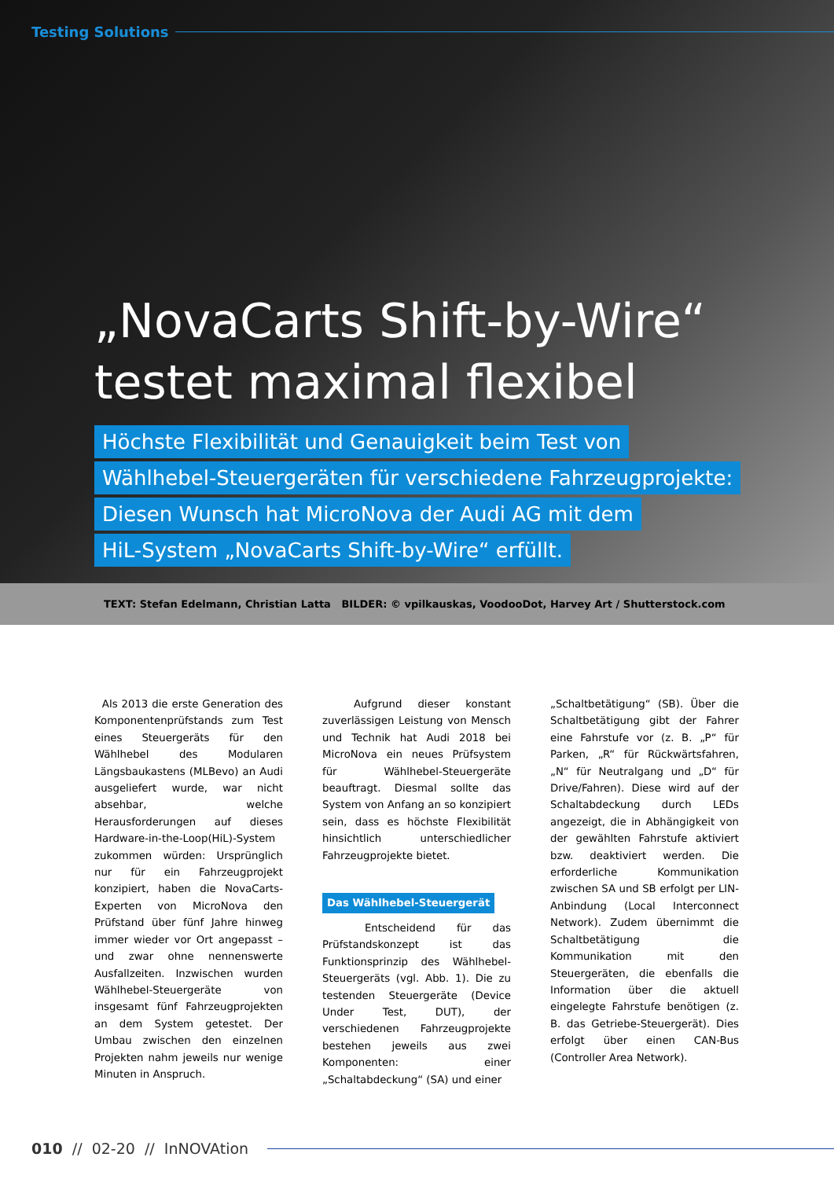Testing Solutions
„NovaCarts Shift-by-Wire“
testet maximal flexibel
Höchste Flexibilität und Genauigkeit beim Test von
Wählhebel-Steuergeräten für verschiedene Fahrzeugprojekte:
Diesen Wunsch hat MicroNova der Audi AG mit dem
HiL-System „NovaCarts Shift-by-Wire“ erfüllt.
TEXT: Stefan Edelmann, Christian Latta BILDER: © vpilkauskas, VoodooDot, Harvey Art / Shutterstock.com
Als 2013 die erste Generation des Komponentenprüfstands zum Test eines Steuergeräts für den Wählhebel des Modularen Längsbaukastens (MLBevo) an Audi ausgeliefert wurde, war nicht absehbar, welche Herausforderungen auf dieses Hardware-in-the-Loop(HiL)-System zukommen würden: Ursprünglich nur für ein Fahrzeugprojekt konzipiert, haben die NovaCarts-Experten von MicroNova den Prüfstand über fünf Jahre hinweg immer wieder vor Ort angepasst – und zwar ohne nennenswerte Ausfallzeiten. Inzwischen wurden Wählhebel-Steuergeräte von insgesamt fünf Fahrzeugprojekten an dem System getestet. Der Umbau zwischen den einzelnen Projekten nahm jeweils nur wenige Minuten in Anspruch.
Aufgrund dieser konstant zuverlässigen Leistung von Mensch und Technik hat Audi 2018 bei MicroNova ein neues Prüfsystem für Wählhebel-Steuergeräte beauftragt. Diesmal sollte das System von Anfang an so konzipiert sein, dass es höchste Flexibilität hinsichtlich unterschiedlicher Fahrzeugprojekte bietet.
Das Wählhebel-Steuergerät
Entscheidend für das Prüfstandskonzept ist das Funktionsprinzip des Wählhebel-Steuergeräts (vgl. Abb. 1). Die zu testenden Steuergeräte (Device Under Test, DUT), der verschiedenen Fahrzeugprojekte bestehen jeweils aus zwei Komponenten: einer „Schaltabdeckung“ (SA) und einer
„Schaltbetätigung“ (SB). Über die Schaltbetätigung gibt der Fahrer eine Fahrstufe vor (z. B. „P“ für Parken, „R“ für Rückwärtsfahren, „N“ für Neutralgang und „D“ für Drive/Fahren). Diese wird auf der Schaltabdeckung durch LEDs angezeigt, die in Abhängigkeit von der gewählten Fahrstufe aktiviert bzw. deaktiviert werden. Die erforderliche Kommunikation zwischen SA und SB erfolgt per LIN-Anbindung (Local Interconnect Network). Zudem übernimmt die Schaltbetätigung die Kommunikation mit den Steuergeräten, die ebenfalls die Information über die aktuell eingelegte Fahrstufe benötigen (z. B. das Getriebe-Steuergerät). Dies erfolgt über einen CAN-Bus (Controller Area Network).
010 // 02-20 // InNOVAtion